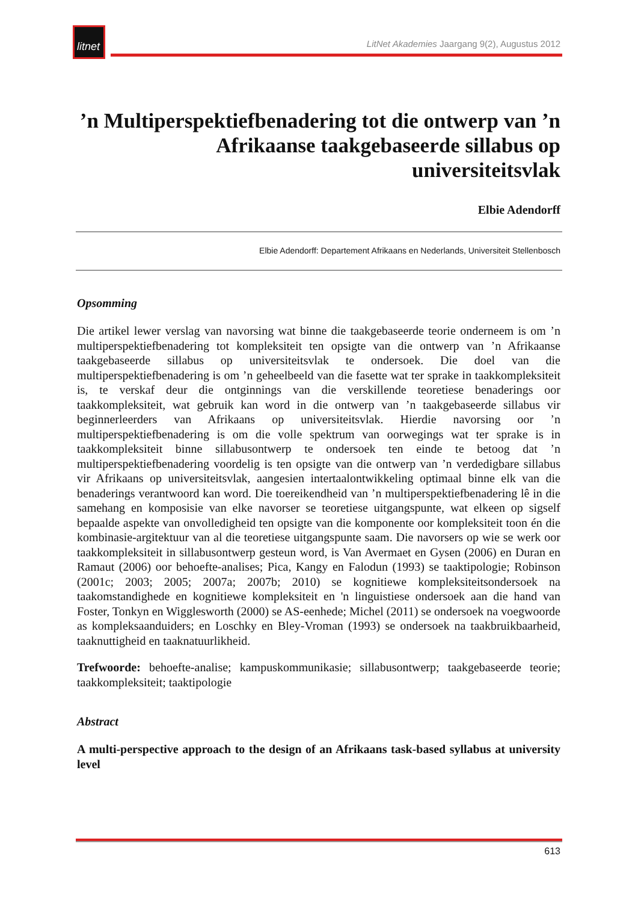litnet
LitNet Akademies Jaargang 9(2), Augustus 2012
’n Multiperspektiefbenadering tot die ontwerp van ’n Afrikaanse taakgebaseerde sillabus op universiteitsvlak
Elbie Adendorff
Elbie Adendorff: Departement Afrikaans en Nederlands, Universiteit Stellenbosch
Opsomming
Die artikel lewer verslag van navorsing wat binne die taakgebaseerde teorie onderneem is om ’n multiperspektiefbenadering tot kompleksiteit ten opsigte van die ontwerp van ’n Afrikaanse taakgebaseerde sillabus op universiteitsvlak te ondersoek. Die doel van die multiperspektiefbenadering is om ’n geheelbeeld van die fasette wat ter sprake in taakkompleksiteit is, te verskaf deur die ontginnings van die verskillende teoretiese benaderings oor taakkompleksiteit, wat gebruik kan word in die ontwerp van ’n taakgebaseerde sillabus vir beginnerleerders van Afrikaans op universiteitsvlak. Hierdie navorsing oor ’n multiperspektiefbenadering is om die volle spektrum van oorwegings wat ter sprake is in taakkompleksiteit binne sillabusontwerp te ondersoek ten einde te betoog dat ’n multiperspektiefbenadering voordelig is ten opsigte van die ontwerp van ’n verdedigbare sillabus vir Afrikaans op universiteitsvlak, aangesien intertaalontwikkeling optimaal binne elk van die benaderings verantwoord kan word. Die toereikendheid van ’n multiperspektiefbenadering lê in die samehang en komposisie van elke navorser se teoretiese uitgangspunte, wat elkeen op sigself bepaalde aspekte van onvolledigheid ten opsigte van die komponente oor kompleksiteit toon én die kombinasie-argitektuur van al die teoretiese uitgangspunte saam. Die navorsers op wie se werk oor taakkompleksiteit in sillabusontwerp gesteun word, is Van Avermaet en Gysen (2006) en Duran en Ramaut (2006) oor behoefte-analises; Pica, Kangy en Falodun (1993) se taaktipologie; Robinson (2001c; 2003; 2005; 2007a; 2007b; 2010) se kognitiewe kompleksiteitsondersoek na taakomstandighede en kognitiewe kompleksiteit en 'n linguistiese ondersoek aan die hand van Foster, Tonkyn en Wigglesworth (2000) se AS-eenhede; Michel (2011) se ondersoek na voegwoorde as kompleksaanduiders; en Loschky en Bley-Vroman (1993) se ondersoek na taakbruikbaarheid, taaknuttigheid en taaknatuurlikheid.
Trefwoorde: behoefte-analise; kampuskommunikasie; sillabusontwerp; taakgebaseerde teorie; taakkompleksiteit; taaktipologie
Abstract
A multi-perspective approach to the design of an Afrikaans task-based syllabus at university level
613